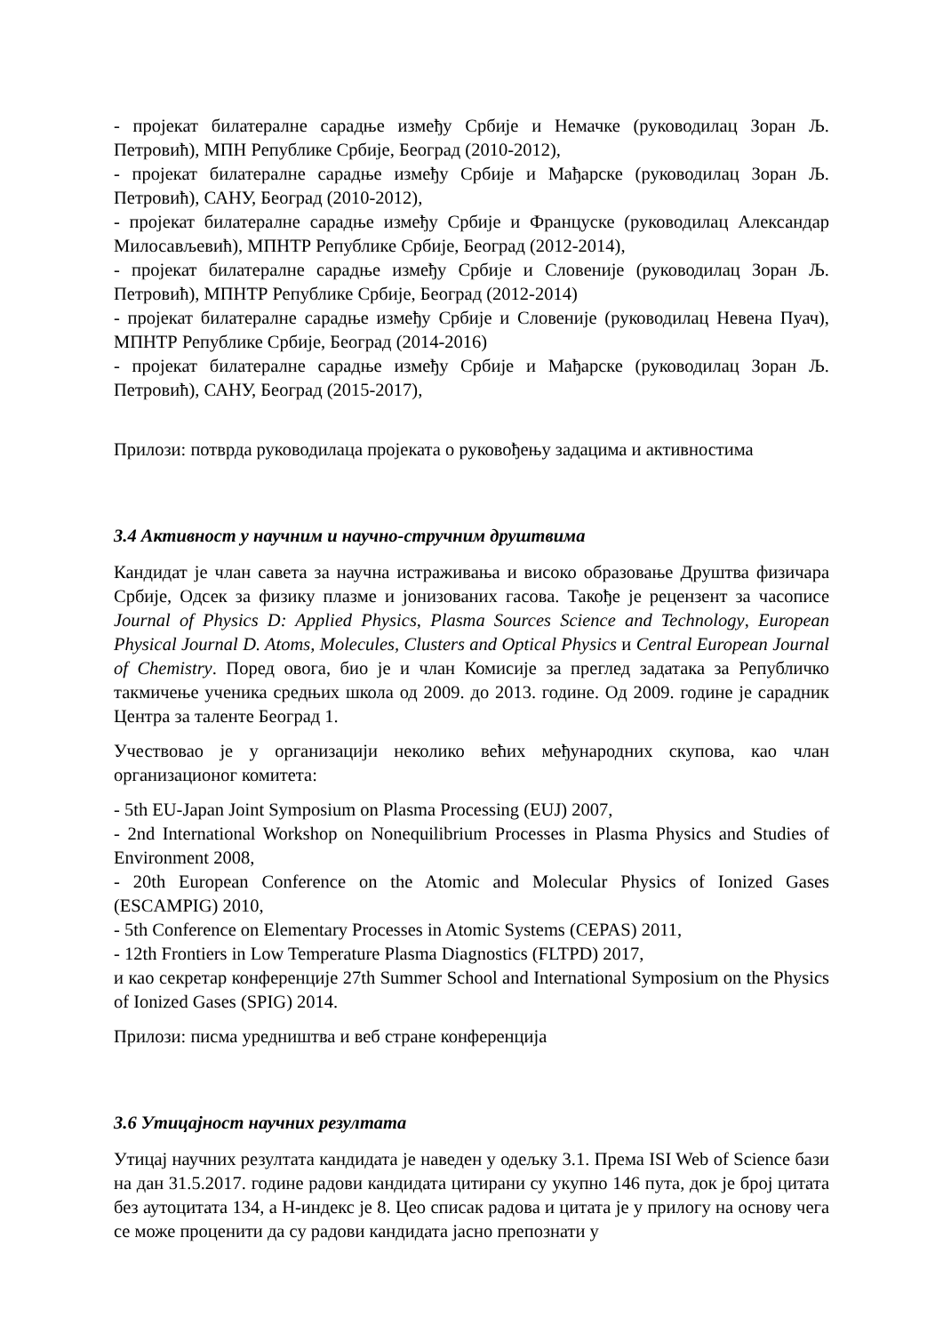- пројекат билатералне сарадње између Србије и Немачке (руководилац Зоран Љ. Петровић), МПН Републике Србије, Београд (2010-2012),
- пројекат билатералне сарадње између Србије и Мађарске (руководилац Зоран Љ. Петровић), САНУ, Београд (2010-2012),
- пројекат билатералне сарадње између Србије и Француске (руководилац Александар Милосављевић), МПНТР Републике Србије, Београд (2012-2014),
- пројекат билатералне сарадње између Србије и Словеније (руководилац Зоран Љ. Петровић), МПНТР Републике Србије, Београд (2012-2014)
- пројекат билатералне сарадње између Србије и Словеније (руководилац Невена Пуач), МПНТР Републике Србије, Београд (2014-2016)
- пројекат билатералне сарадње између Србије и Мађарске (руководилац Зоран Љ. Петровић), САНУ, Београд (2015-2017),
Прилози: потврда руководилаца пројеката о руковођењу задацима и активностима
3.4 Активност у научним и научно-стручним друштвима
Кандидат је члан савета за научна истраживања и високо образовање Друштва физичара Србије, Одсек за физику плазме и јонизованих гасова. Такође је рецензент за часописе Journal of Physics D: Applied Physics, Plasma Sources Science and Technology, European Physical Journal D. Atoms, Molecules, Clusters and Optical Physics и Central European Journal of Chemistry. Поред овога, био је и члан Комисије за преглед задатака за Републичко такмичење ученика средњих школа од 2009. до 2013. године. Од 2009. године је сарадник Центра за таленте Београд 1.
Учествовао је у организацији неколико већих међународних скупова, као члан организационог комитета:
- 5th EU-Japan Joint Symposium on Plasma Processing (EUJ) 2007,
- 2nd International Workshop on Nonequilibrium Processes in Plasma Physics and Studies of Environment 2008,
- 20th European Conference on the Atomic and Molecular Physics of Ionized Gases (ESCAMPIG) 2010,
- 5th Conference on Elementary Processes in Atomic Systems (CEPAS) 2011,
- 12th Frontiers in Low Temperature Plasma Diagnostics (FLTPD) 2017,
и као секретар конференције 27th Summer School and International Symposium on the Physics of Ionized Gases (SPIG) 2014.
Прилози: писма уредништва и веб стране конференција
3.6 Утицајност научних резултата
Утицај научних резултата кандидата је наведен у одељку 3.1. Према ISI Web of Science бази на дан 31.5.2017. године радови кандидата цитирани су укупно 146 пута, док је број цитата без аутоцитата 134, а Н-индекс је 8. Цео списак радова и цитата је у прилогу на основу чега се може проценити да су радови кандидата јасно препознати у